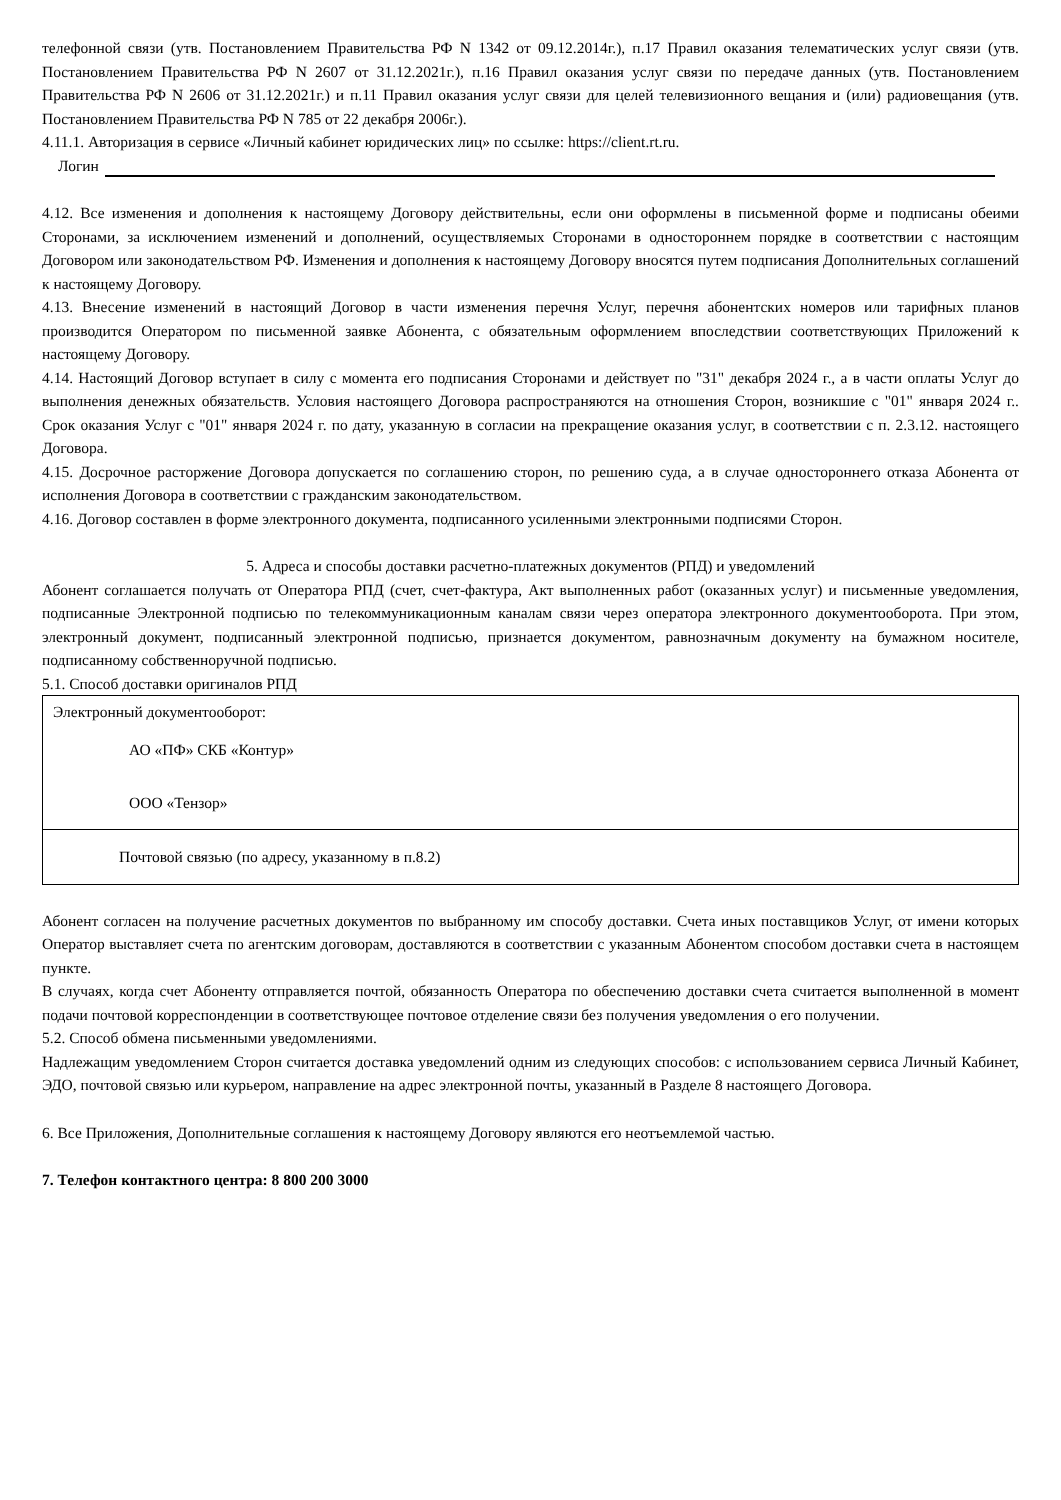телефонной связи (утв. Постановлением Правительства РФ N 1342 от 09.12.2014г.), п.17 Правил оказания телематических услуг связи (утв. Постановлением Правительства РФ N 2607 от 31.12.2021г.), п.16 Правил оказания услуг связи по передаче данных (утв. Постановлением Правительства РФ N 2606 от 31.12.2021г.) и п.11 Правил оказания услуг связи для целей телевизионного вещания и (или) радиовещания (утв. Постановлением Правительства РФ N 785 от 22 декабря 2006г.).
4.11.1. Авторизация в сервисе «Личный кабинет юридических лиц» по ссылке: https://client.rt.ru.
Логин
4.12. Все изменения и дополнения к настоящему Договору действительны, если они оформлены в письменной форме и подписаны обеими Сторонами, за исключением изменений и дополнений, осуществляемых Сторонами в одностороннем порядке в соответствии с настоящим Договором или законодательством РФ. Изменения и дополнения к настоящему Договору вносятся путем подписания Дополнительных соглашений к настоящему Договору.
4.13. Внесение изменений в настоящий Договор в части изменения перечня Услуг, перечня абонентских номеров или тарифных планов производится Оператором по письменной заявке Абонента, с обязательным оформлением впоследствии соответствующих Приложений к настоящему Договору.
4.14. Настоящий Договор вступает в силу с момента его подписания Сторонами и действует по "31" декабря 2024 г., а в части оплаты Услуг до выполнения денежных обязательств. Условия настоящего Договора распространяются на отношения Сторон, возникшие с "01" января 2024 г.. Срок оказания Услуг с "01" января 2024 г. по дату, указанную в согласии на прекращение оказания услуг, в соответствии с п. 2.3.12. настоящего Договора.
4.15. Досрочное расторжение Договора допускается по соглашению сторон, по решению суда, а в случае одностороннего отказа Абонента от исполнения Договора в соответствии с гражданским законодательством.
4.16. Договор составлен в форме электронного документа, подписанного усиленными электронными подписями Сторон.
5. Адреса и способы доставки расчетно-платежных документов (РПД) и уведомлений
Абонент соглашается получать от Оператора РПД (счет, счет-фактура, Акт выполненных работ (оказанных услуг) и письменные уведомления, подписанные Электронной подписью по телекоммуникационным каналам связи через оператора электронного документооборота. При этом, электронный документ, подписанный электронной подписью, признается документом, равнозначным документу на бумажном носителе, подписанному собственноручной подписью.
5.1. Способ доставки оригиналов РПД
| Электронный документооборот: АО «ПФ» СКБ «Контур» ООО «Тензор» |
| Почтовой связью (по адресу, указанному в п.8.2) |
Абонент согласен на получение расчетных документов по выбранному им способу доставки. Счета иных поставщиков Услуг, от имени которых Оператор выставляет счета по агентским договорам, доставляются в соответствии с указанным Абонентом способом доставки счета в настоящем пункте.
В случаях, когда счет Абоненту отправляется почтой, обязанность Оператора по обеспечению доставки счета считается выполненной в момент подачи почтовой корреспонденции в соответствующее почтовое отделение связи без получения уведомления о его получении.
5.2. Способ обмена письменными уведомлениями.
Надлежащим уведомлением Сторон считается доставка уведомлений одним из следующих способов: с использованием сервиса Личный Кабинет, ЭДО, почтовой связью или курьером, направление на адрес электронной почты, указанный в Разделе 8 настоящего Договора.
6. Все Приложения, Дополнительные соглашения к настоящему Договору являются его неотъемлемой частью.
7. Телефон контактного центра: 8 800 200 3000